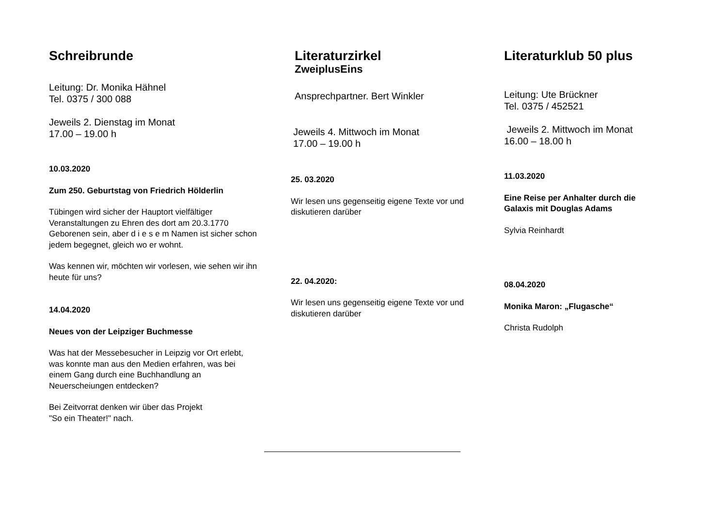Schreibrunde
Leitung: Dr. Monika Hähnel
Tel. 0375 / 300 088
Jeweils 2. Dienstag im Monat
17.00 – 19.00 h
10.03.2020
Zum 250. Geburtstag von Friedrich Hölderlin
Tübingen wird sicher der Hauptort vielfältiger Veranstaltungen zu Ehren des dort am 20.3.1770 Geborenen sein, aber d i e s e m Namen ist sicher schon jedem begegnet, gleich wo er wohnt.
Was kennen wir, möchten wir vorlesen, wie sehen wir ihn heute für uns?
14.04.2020
Neues von der Leipziger Buchmesse
Was hat der Messebesucher in Leipzig vor Ort erlebt, was konnte man aus den Medien erfahren, was bei einem Gang durch eine Buchhandlung an Neuerscheiungen entdecken?
Bei Zeitvorrat denken wir über das Projekt
"So ein Theater!" nach.
Literaturzirkel
ZweiplusEins
Ansprechpartner. Bert Winkler
Jeweils 4. Mittwoch im Monat
17.00 – 19.00 h
25. 03.2020
Wir lesen uns gegenseitig eigene Texte vor und diskutieren darüber
22. 04.2020:
Wir lesen uns gegenseitig eigene Texte vor und diskutieren darüber
Literaturklub 50 plus
Leitung: Ute Brückner
Tel. 0375 / 452521
Jeweils 2. Mittwoch im Monat
16.00 – 18.00 h
11.03.2020
Eine Reise per Anhalter durch die Galaxis mit Douglas Adams
Sylvia Reinhardt
08.04.2020
Monika Maron: „Flugasche“
Christa Rudolph